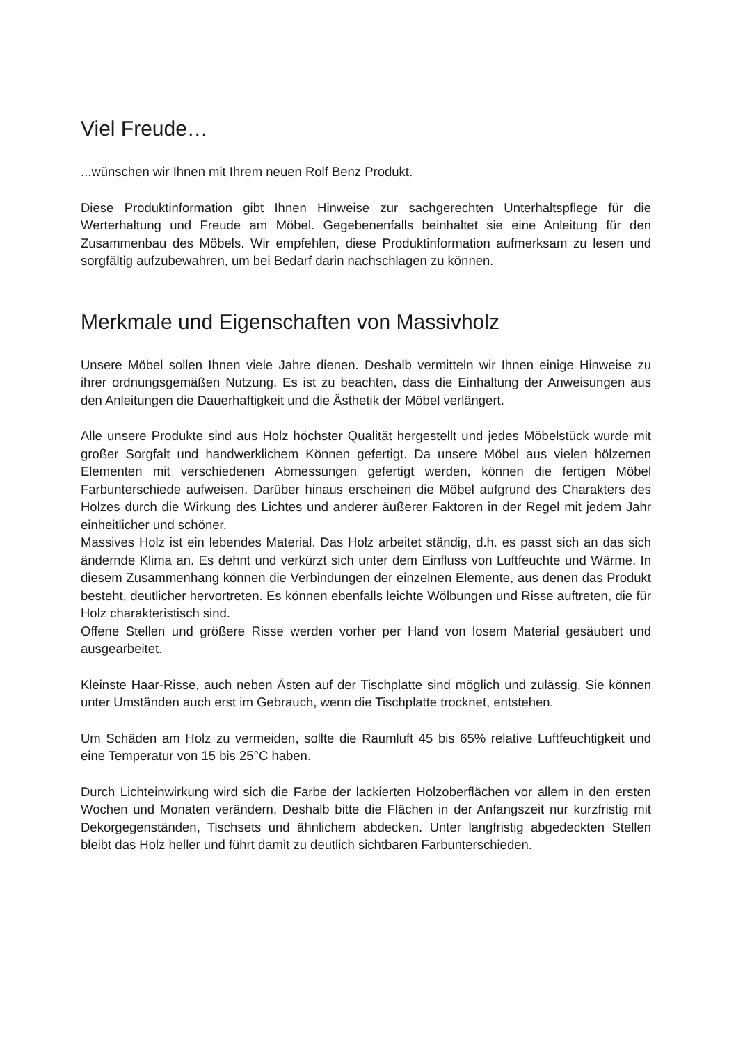Viel Freude…
...wünschen wir Ihnen mit Ihrem neuen Rolf Benz Produkt.
Diese Produktinformation gibt Ihnen Hinweise zur sachgerechten Unterhaltspflege für die Werterhaltung und Freude am Möbel. Gegebenenfalls beinhaltet sie eine Anleitung für den Zusammenbau des Möbels. Wir empfehlen, diese Produktinformation auf­merksam zu lesen und sorgfältig aufzubewahren, um bei Bedarf darin nachschlagen zu können.
Merkmale und Eigenschaften von Massivholz
Unsere Möbel sollen Ihnen viele Jahre dienen. Deshalb vermitteln wir Ihnen einige Hinweise zu ihrer ordnungsgemäßen Nutzung. Es ist zu beachten, dass die Einhaltung der Anweisungen aus den Anleitungen die Dauerhaftigkeit und die Ästhetik der Möbel verlängert.
Alle unsere Produkte sind aus Holz höchster Qualität hergestellt und jedes Möbelstück wurde mit großer Sorgfalt und handwerklichem Können gefertigt. Da unsere Möbel aus vielen hölzernen Elementen mit verschiedenen Abmessungen gefertigt werden, können die fertigen Möbel Farbunterschiede aufweisen. Darüber hinaus erscheinen die Möbel aufgrund des Charakters des Holzes durch die Wirkung des Lichtes und anderer äußerer Faktoren in der Regel mit jedem Jahr einheitlicher und schöner.
Massives Holz ist ein lebendes Material. Das Holz arbeitet ständig, d.h. es passt sich an das sich ändernde Klima an. Es dehnt und verkürzt sich unter dem Einfluss von Luftfeuchte und Wärme. In diesem Zusammenhang können die Verbindungen der ein­zelnen Elemente, aus denen das Produkt besteht, deutlicher hervortreten. Es können ebenfalls leichte Wölbungen und Risse auftreten, die für Holz charakteristisch sind.
Offene Stellen und größere Risse werden vorher per Hand von losem Material gesäu­bert und ausgearbeitet.
Kleinste Haar-Risse, auch neben Ästen auf der Tischplatte sind möglich und zulässig. Sie können unter Umständen auch erst im Gebrauch, wenn die Tischplatte trocknet, entstehen.
Um Schäden am Holz zu vermeiden, sollte die Raumluft 45 bis 65% relative Luft­feuchtigkeit und eine Temperatur von 15 bis 25°C haben.
Durch Lichteinwirkung wird sich die Farbe der lackierten Holzoberflächen vor allem in den ersten Wochen und Monaten verändern. Deshalb bitte die Flächen in der An­fangszeit nur kurzfristig mit Dekorgegenständen, Tischsets und ähnlichem abdecken. Unter langfristig abgedeckten Stellen bleibt das Holz heller und führt damit zu deutlich sichtbaren Farbunterschieden.